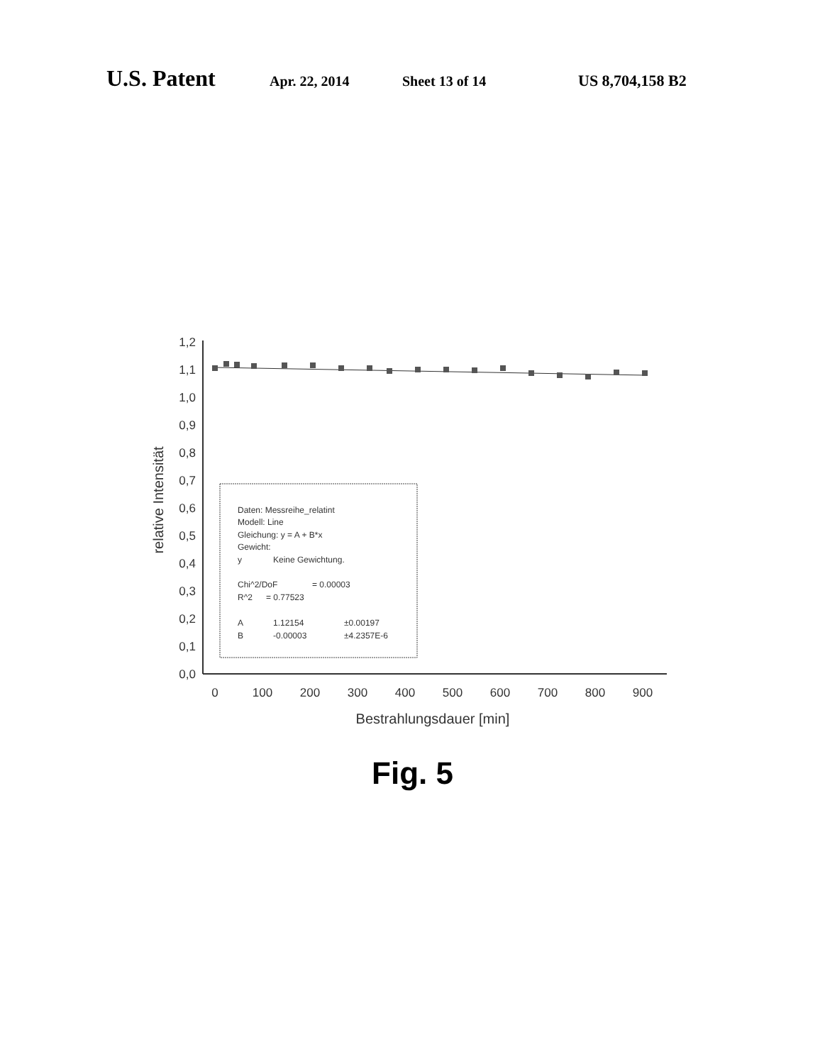U.S. Patent Apr. 22, 2014 Sheet 13 of 14 US 8,704,158 B2
1,2
1,1
1,0
0,9
0,8
0,7
0,6
0,5
0,4
0,3
0,2
0,1
0,0
0
100
200
300
400
500
600
700
800
900
Bestrahlungsdauer [min]
relative Intensität
Daten: Messreihe_relatint
Modell: Line
Gleichung: y = A + B*x
Gewicht:
y
Keine Gewichtung.
Chi^2/DoF
= 0.00003
R^2
= 0.77523
A
1.12154
±0.00197
B
-0.00003
±4.2357E-6
Fig. 5